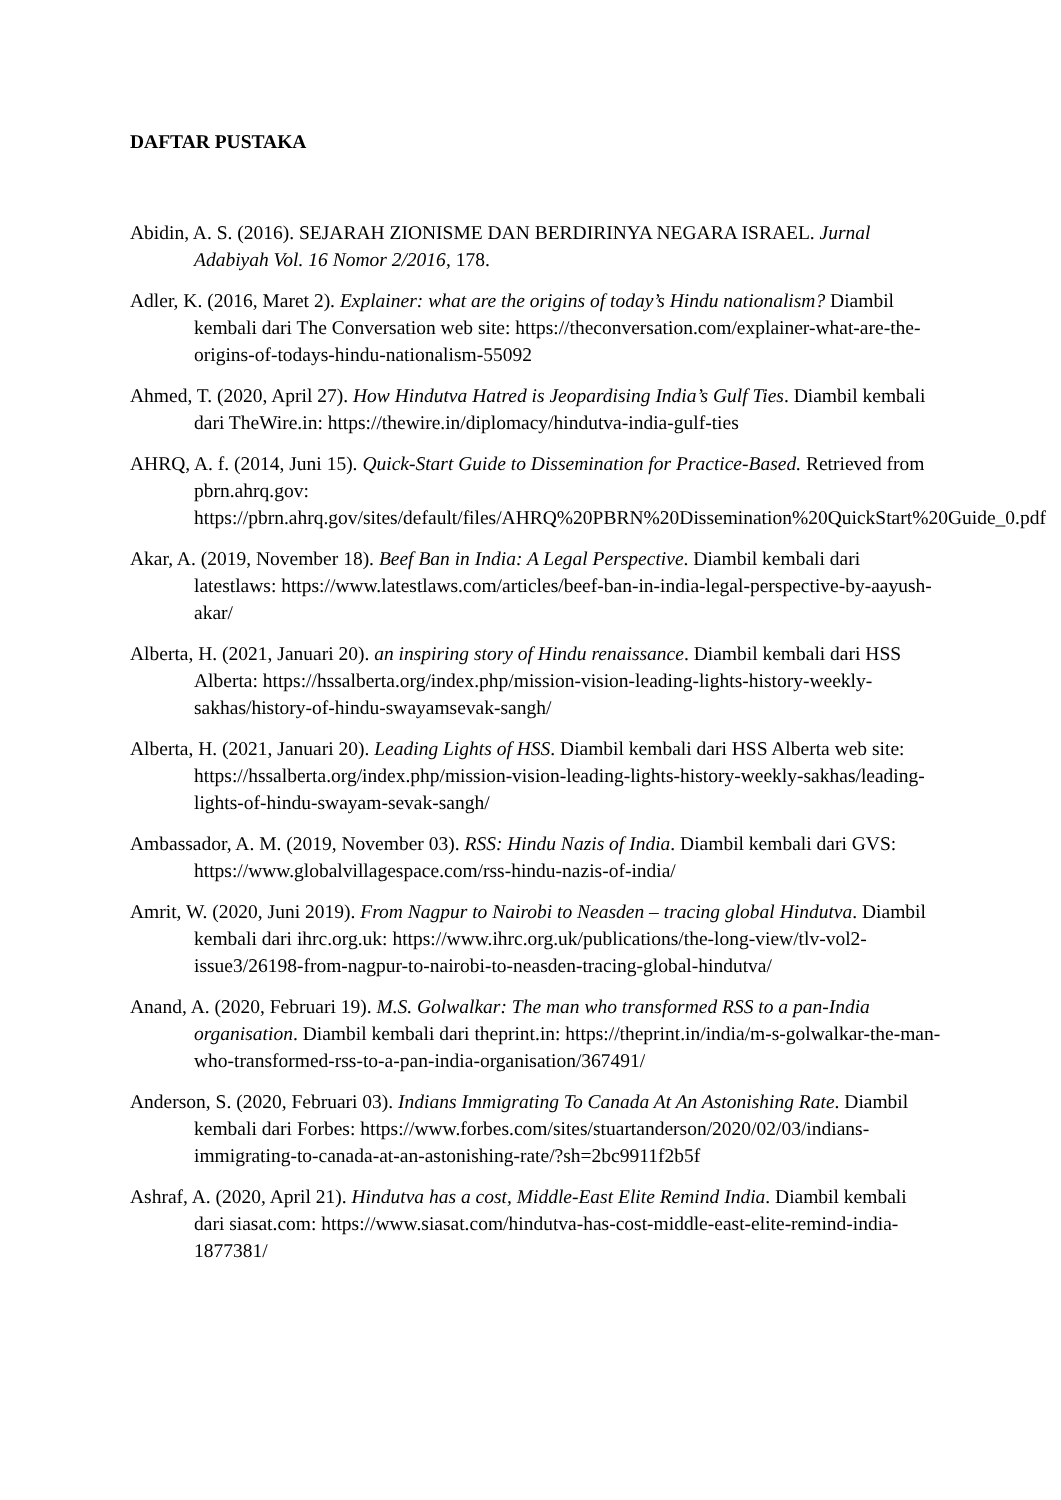DAFTAR PUSTAKA
Abidin, A. S. (2016). SEJARAH ZIONISME DAN BERDIRINYA NEGARA ISRAEL. Jurnal Adabiyah Vol. 16 Nomor 2/2016, 178.
Adler, K. (2016, Maret 2). Explainer: what are the origins of today’s Hindu nationalism? Diambil kembali dari The Conversation web site: https://theconversation.com/explainer-what-are-the-origins-of-todays-hindu-nationalism-55092
Ahmed, T. (2020, April 27). How Hindutva Hatred is Jeopardising India’s Gulf Ties. Diambil kembali dari TheWire.in: https://thewire.in/diplomacy/hindutva-india-gulf-ties
AHRQ, A. f. (2014, Juni 15). Quick-Start Guide to Dissemination for Practice-Based. Retrieved from pbrn.ahrq.gov: https://pbrn.ahrq.gov/sites/default/files/AHRQ%20PBRN%20Dissemination%20QuickStart%20Guide_0.pdf
Akar, A. (2019, November 18). Beef Ban in India: A Legal Perspective. Diambil kembali dari latestlaws: https://www.latestlaws.com/articles/beef-ban-in-india-legal-perspective-by-aayush-akar/
Alberta, H. (2021, Januari 20). an inspiring story of Hindu renaissance. Diambil kembali dari HSS Alberta: https://hssalberta.org/index.php/mission-vision-leading-lights-history-weekly-sakhas/history-of-hindu-swayamsevak-sangh/
Alberta, H. (2021, Januari 20). Leading Lights of HSS. Diambil kembali dari HSS Alberta web site: https://hssalberta.org/index.php/mission-vision-leading-lights-history-weekly-sakhas/leading-lights-of-hindu-swayam-sevak-sangh/
Ambassador, A. M. (2019, November 03). RSS: Hindu Nazis of India. Diambil kembali dari GVS: https://www.globalvillagespace.com/rss-hindu-nazis-of-india/
Amrit, W. (2020, Juni 2019). From Nagpur to Nairobi to Neasden – tracing global Hindutva. Diambil kembali dari ihrc.org.uk: https://www.ihrc.org.uk/publications/the-long-view/tlv-vol2-issue3/26198-from-nagpur-to-nairobi-to-neasden-tracing-global-hindutva/
Anand, A. (2020, Februari 19). M.S. Golwalkar: The man who transformed RSS to a pan-India organisation. Diambil kembali dari theprint.in: https://theprint.in/india/m-s-golwalkar-the-man-who-transformed-rss-to-a-pan-india-organisation/367491/
Anderson, S. (2020, Februari 03). Indians Immigrating To Canada At An Astonishing Rate. Diambil kembali dari Forbes: https://www.forbes.com/sites/stuartanderson/2020/02/03/indians-immigrating-to-canada-at-an-astonishing-rate/?sh=2bc9911f2b5f
Ashraf, A. (2020, April 21). Hindutva has a cost, Middle-East Elite Remind India. Diambil kembali dari siasat.com: https://www.siasat.com/hindutva-has-cost-middle-east-elite-remind-india-1877381/